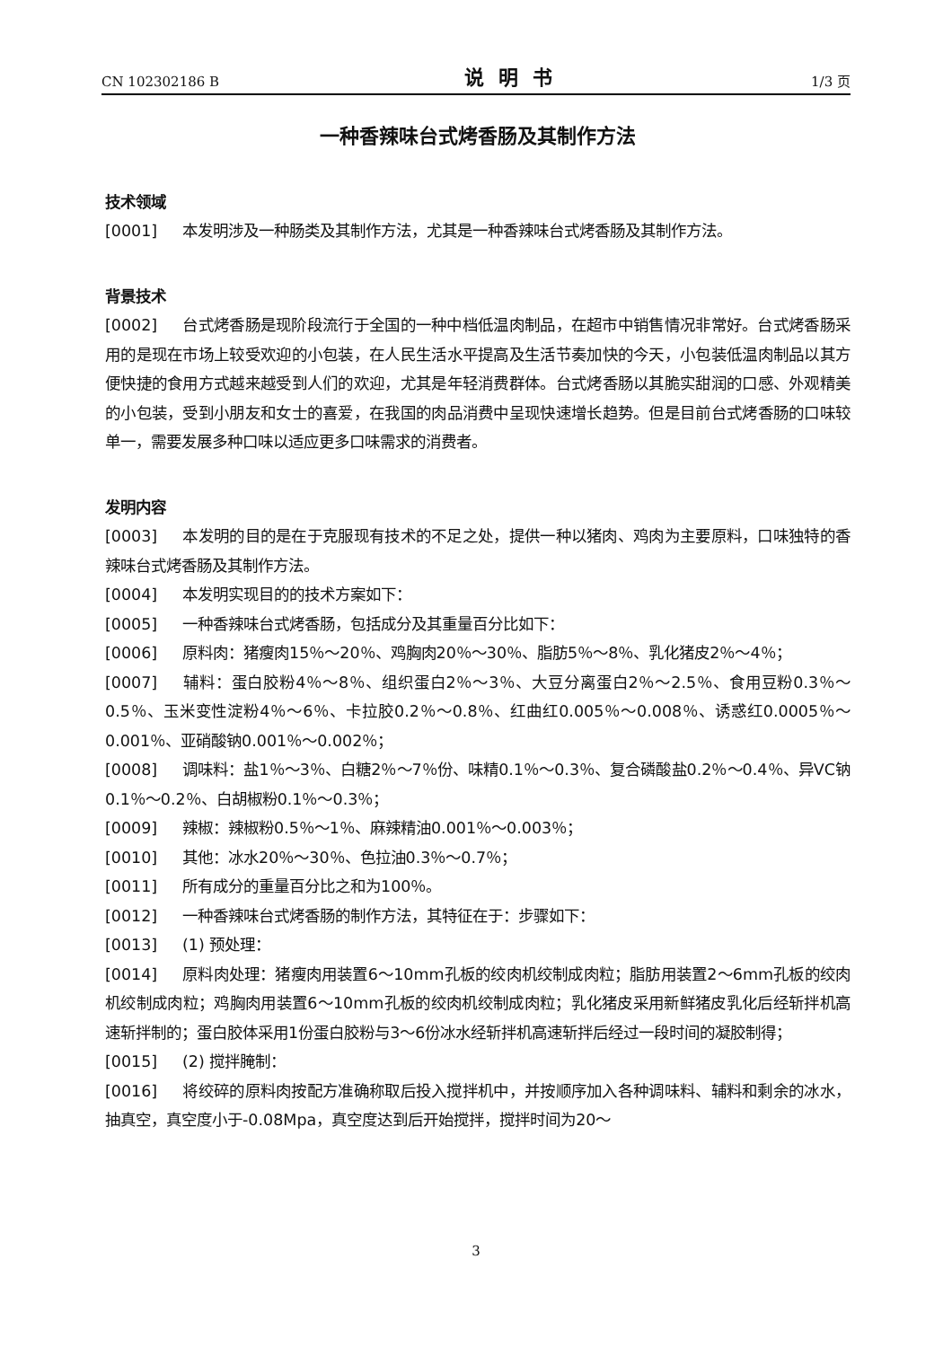CN 102302186 B 说明书 1/3 页
一种香辣味台式烤香肠及其制作方法
技术领域
[0001] 本发明涉及一种肠类及其制作方法，尤其是一种香辣味台式烤香肠及其制作方法。
背景技术
[0002] 台式烤香肠是现阶段流行于全国的一种中档低温肉制品，在超市中销售情况非常好。台式烤香肠采用的是现在市场上较受欢迎的小包装，在人民生活水平提高及生活节奏加快的今天，小包装低温肉制品以其方便快捷的食用方式越来越受到人们的欢迎，尤其是年轻消费群体。台式烤香肠以其脆实甜润的口感、外观精美的小包装，受到小朋友和女士的喜爱，在我国的肉品消费中呈现快速增长趋势。但是目前台式烤香肠的口味较单一，需要发展多种口味以适应更多口味需求的消费者。
发明内容
[0003] 本发明的目的是在于克服现有技术的不足之处，提供一种以猪肉、鸡肉为主要原料，口味独特的香辣味台式烤香肠及其制作方法。
[0004] 本发明实现目的的技术方案如下：
[0005] 一种香辣味台式烤香肠，包括成分及其重量百分比如下：
[0006] 原料肉：猪瘦肉15％～20％、鸡胸肉20％～30％、脂肪5％～8％、乳化猪皮2％～4％；
[0007] 辅料：蛋白胶粉4％～8％、组织蛋白2％～3％、大豆分离蛋白2％～2.5％、食用豆粉0.3％～0.5％、玉米变性淀粉4％～6％、卡拉胶0.2％～0.8％、红曲红0.005％～0.008％、诱惑红0.0005％～0.001％、亚硝酸钠0.001％～0.002％；
[0008] 调味料：盐1％～3％、白糖2％～7％份、味精0.1％～0.3％、复合磷酸盐0.2％～0.4％、异VC钠0.1％～0.2％、白胡椒粉0.1％～0.3％；
[0009] 辣椒：辣椒粉0.5％～1％、麻辣精油0.001％～0.003％；
[0010] 其他：冰水20％～30％、色拉油0.3％～0.7％；
[0011] 所有成分的重量百分比之和为100％。
[0012] 一种香辣味台式烤香肠的制作方法，其特征在于：步骤如下：
[0013] (1) 预处理：
[0014] 原料肉处理：猪瘦肉用装置6～10mm孔板的绞肉机绞制成肉粒；脂肪用装置2～6mm孔板的绞肉机绞制成肉粒；鸡胸肉用装置6～10mm孔板的绞肉机绞制成肉粒；乳化猪皮采用新鲜猪皮乳化后经斩拌机高速斩拌制的；蛋白胶体采用1份蛋白胶粉与3～6份冰水经斩拌机高速斩拌后经过一段时间的凝胶制得；
[0015] (2) 搅拌腌制：
[0016] 将绞碎的原料肉按配方准确称取后投入搅拌机中，并按顺序加入各种调味料、辅料和剩余的冰水，抽真空，真空度小于-0.08Mpa，真空度达到后开始搅拌，搅拌时间为20～
3